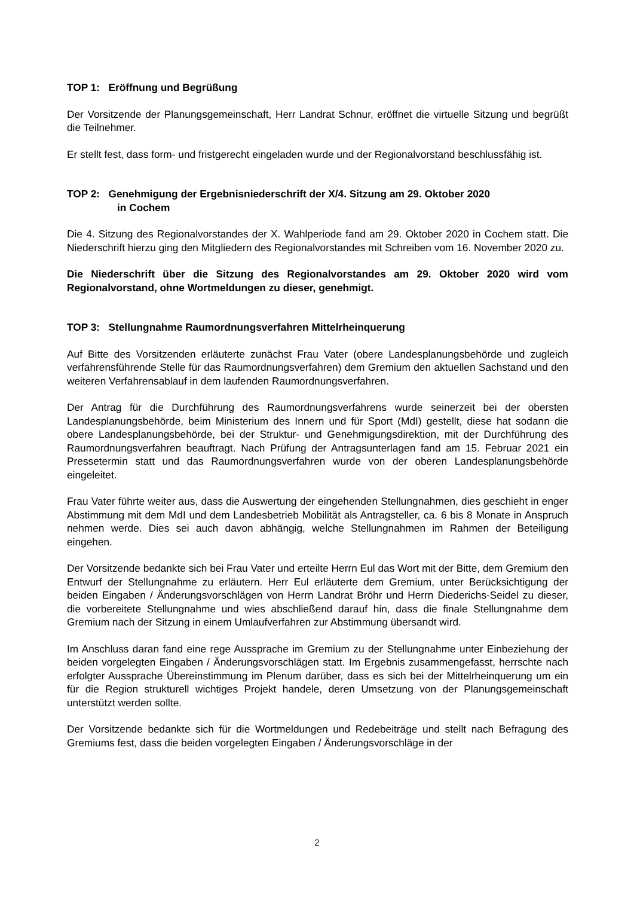TOP 1: Eröffnung und Begrüßung
Der Vorsitzende der Planungsgemeinschaft, Herr Landrat Schnur, eröffnet die virtuelle Sitzung und begrüßt die Teilnehmer.
Er stellt fest, dass form- und fristgerecht eingeladen wurde und der Regionalvorstand beschlussfähig ist.
TOP 2: Genehmigung der Ergebnisniederschrift der X/4. Sitzung am 29. Oktober 2020
in Cochem
Die 4. Sitzung des Regionalvorstandes der X. Wahlperiode fand am 29. Oktober 2020 in Cochem statt. Die Niederschrift hierzu ging den Mitgliedern des Regionalvorstandes mit Schreiben vom 16. November 2020 zu.
Die Niederschrift über die Sitzung des Regionalvorstandes am 29. Oktober 2020 wird vom Regionalvorstand, ohne Wortmeldungen zu dieser, genehmigt.
TOP 3: Stellungnahme Raumordnungsverfahren Mittelrheinquerung
Auf Bitte des Vorsitzenden erläuterte zunächst Frau Vater (obere Landesplanungsbehörde und zugleich verfahrensführende Stelle für das Raumordnungsverfahren) dem Gremium den aktuellen Sachstand und den weiteren Verfahrensablauf in dem laufenden Raumordnungsverfahren.
Der Antrag für die Durchführung des Raumordnungsverfahrens wurde seinerzeit bei der obersten Landesplanungsbehörde, beim Ministerium des Innern und für Sport (MdI) gestellt, diese hat sodann die obere Landesplanungsbehörde, bei der Struktur- und Genehmigungsdirektion, mit der Durchführung des Raumordnungsverfahren beauftragt. Nach Prüfung der Antragsunterlagen fand am 15. Februar 2021 ein Pressetermin statt und das Raumordnungsverfahren wurde von der oberen Landesplanungsbehörde eingeleitet.
Frau Vater führte weiter aus, dass die Auswertung der eingehenden Stellungnahmen, dies geschieht in enger Abstimmung mit dem MdI und dem Landesbetrieb Mobilität als Antragsteller, ca. 6 bis 8 Monate in Anspruch nehmen werde. Dies sei auch davon abhängig, welche Stellungnahmen im Rahmen der Beteiligung eingehen.
Der Vorsitzende bedankte sich bei Frau Vater und erteilte Herrn Eul das Wort mit der Bitte, dem Gremium den Entwurf der Stellungnahme zu erläutern. Herr Eul erläuterte dem Gremium, unter Berücksichtigung der beiden Eingaben / Änderungsvorschlägen von Herrn Landrat Bröhr und Herrn Diederichs-Seidel zu dieser, die vorbereitete Stellungnahme und wies abschließend darauf hin, dass die finale Stellungnahme dem Gremium nach der Sitzung in einem Umlaufverfahren zur Abstimmung übersandt wird.
Im Anschluss daran fand eine rege Aussprache im Gremium zu der Stellungnahme unter Einbeziehung der beiden vorgelegten Eingaben / Änderungsvorschlägen statt. Im Ergebnis zusammengefasst, herrschte nach erfolgter Aussprache Übereinstimmung im Plenum darüber, dass es sich bei der Mittelrheinquerung um ein für die Region strukturell wichtiges Projekt handele, deren Umsetzung von der Planungsgemeinschaft unterstützt werden sollte.
Der Vorsitzende bedankte sich für die Wortmeldungen und Redebeiträge und stellt nach Befragung des Gremiums fest, dass die beiden vorgelegten Eingaben / Änderungsvorschläge in der
2